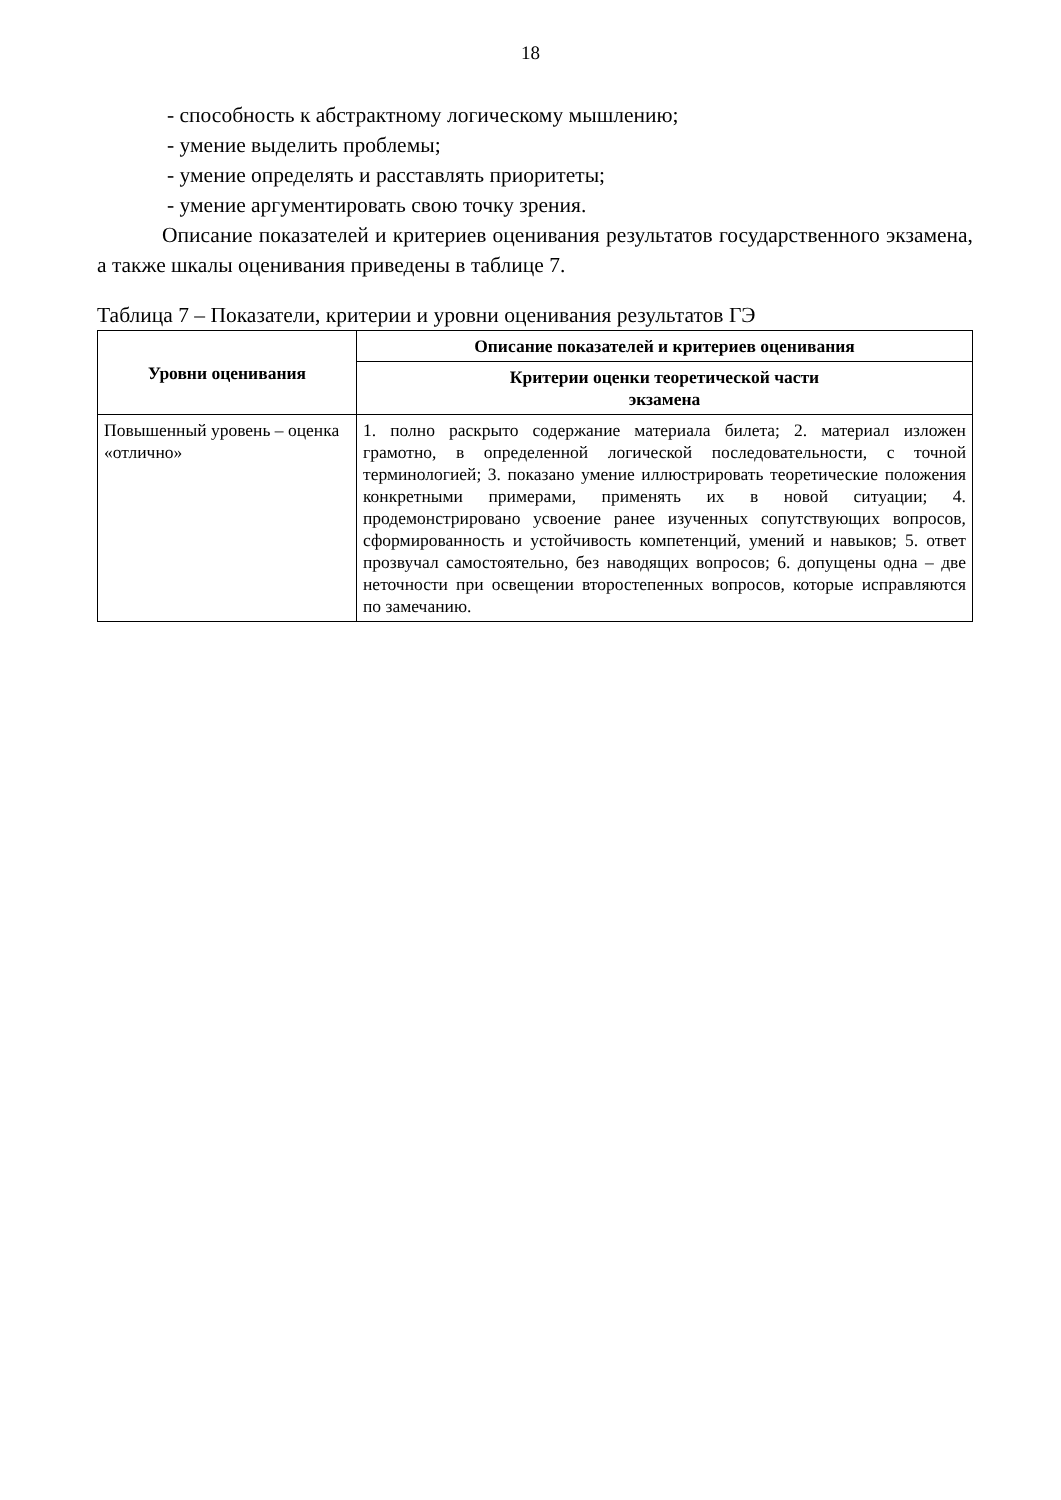18
- способность к абстрактному логическому мышлению;
- умение выделить проблемы;
- умение определять и расставлять приоритеты;
- умение аргументировать свою точку зрения.
Описание показателей и критериев оценивания результатов государственного экзамена, а также шкалы оценивания приведены в таблице 7.
Таблица 7 – Показатели, критерии и уровни оценивания результатов ГЭ
| Уровни оценивания | Описание показателей и критериев оценивания |
| --- | --- |
| | Критерии оценки теоретической части экзамена |
| Повышенный уровень – оценка «отлично» | 1. полно раскрыто содержание материала билета; 2. материал изложен грамотно, в определенной логической последовательности, с точной терминологией; 3. показано умение иллюстрировать теоретические положения конкретными примерами, применять их в новой ситуации; 4. продемонстрировано усвоение ранее изученных сопутствующих вопросов, сформированность и устойчивость компетенций, умений и навыков; 5. ответ прозвучал самостоятельно, без наводящих вопросов; 6. допущены одна – две неточности при освещении второстепенных вопросов, которые исправляются по замечанию. |